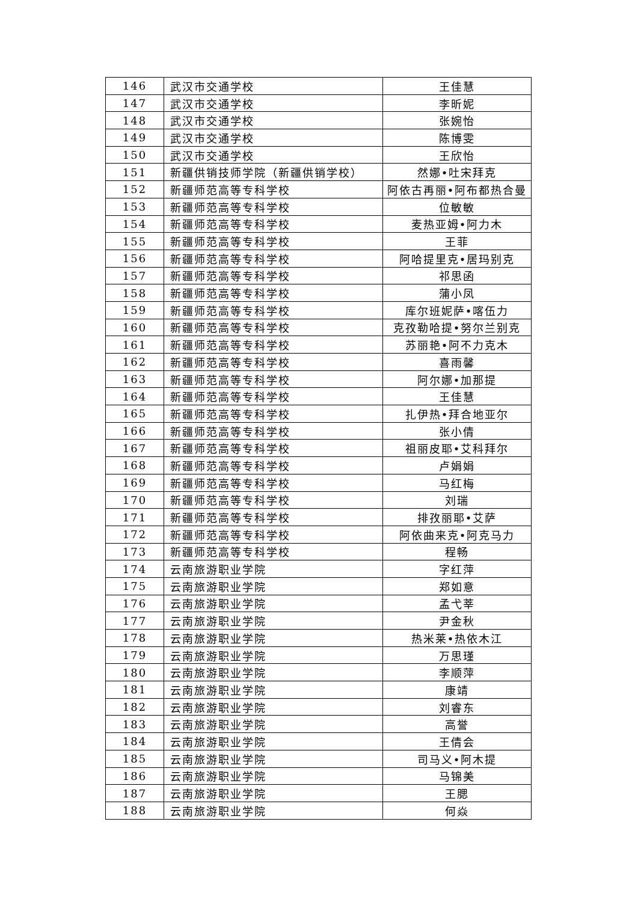| 146 | 武汉市交通学校 | 王佳慧 |
| 147 | 武汉市交通学校 | 李昕妮 |
| 148 | 武汉市交通学校 | 张婉怡 |
| 149 | 武汉市交通学校 | 陈博雯 |
| 150 | 武汉市交通学校 | 王欣怡 |
| 151 | 新疆供销技师学院（新疆供销学校） | 然娜•吐宋拜克 |
| 152 | 新疆师范高等专科学校 | 阿依古再丽•阿布都热合曼 |
| 153 | 新疆师范高等专科学校 | 位敏敏 |
| 154 | 新疆师范高等专科学校 | 麦热亚姆•阿力木 |
| 155 | 新疆师范高等专科学校 | 王菲 |
| 156 | 新疆师范高等专科学校 | 阿哈提里克•居玛别克 |
| 157 | 新疆师范高等专科学校 | 祁思函 |
| 158 | 新疆师范高等专科学校 | 蒲小凤 |
| 159 | 新疆师范高等专科学校 | 库尔班妮萨•喀伍力 |
| 160 | 新疆师范高等专科学校 | 克孜勒哈提•努尔兰别克 |
| 161 | 新疆师范高等专科学校 | 苏丽艳•阿不力克木 |
| 162 | 新疆师范高等专科学校 | 喜雨馨 |
| 163 | 新疆师范高等专科学校 | 阿尔娜•加那提 |
| 164 | 新疆师范高等专科学校 | 王佳慧 |
| 165 | 新疆师范高等专科学校 | 扎伊热•拜合地亚尔 |
| 166 | 新疆师范高等专科学校 | 张小倩 |
| 167 | 新疆师范高等专科学校 | 祖丽皮耶•艾科拜尔 |
| 168 | 新疆师范高等专科学校 | 卢娟娟 |
| 169 | 新疆师范高等专科学校 | 马红梅 |
| 170 | 新疆师范高等专科学校 | 刘瑞 |
| 171 | 新疆师范高等专科学校 | 排孜丽耶•艾萨 |
| 172 | 新疆师范高等专科学校 | 阿依曲来克•阿克马力 |
| 173 | 新疆师范高等专科学校 | 程畅 |
| 174 | 云南旅游职业学院 | 字红萍 |
| 175 | 云南旅游职业学院 | 郑如意 |
| 176 | 云南旅游职业学院 | 孟弋莘 |
| 177 | 云南旅游职业学院 | 尹金秋 |
| 178 | 云南旅游职业学院 | 热米莱•热依木江 |
| 179 | 云南旅游职业学院 | 万思瑾 |
| 180 | 云南旅游职业学院 | 李顺萍 |
| 181 | 云南旅游职业学院 | 康靖 |
| 182 | 云南旅游职业学院 | 刘睿东 |
| 183 | 云南旅游职业学院 | 高誉 |
| 184 | 云南旅游职业学院 | 王倩会 |
| 185 | 云南旅游职业学院 | 司马义•阿木提 |
| 186 | 云南旅游职业学院 | 马锦美 |
| 187 | 云南旅游职业学院 | 王腮 |
| 188 | 云南旅游职业学院 | 何焱 |